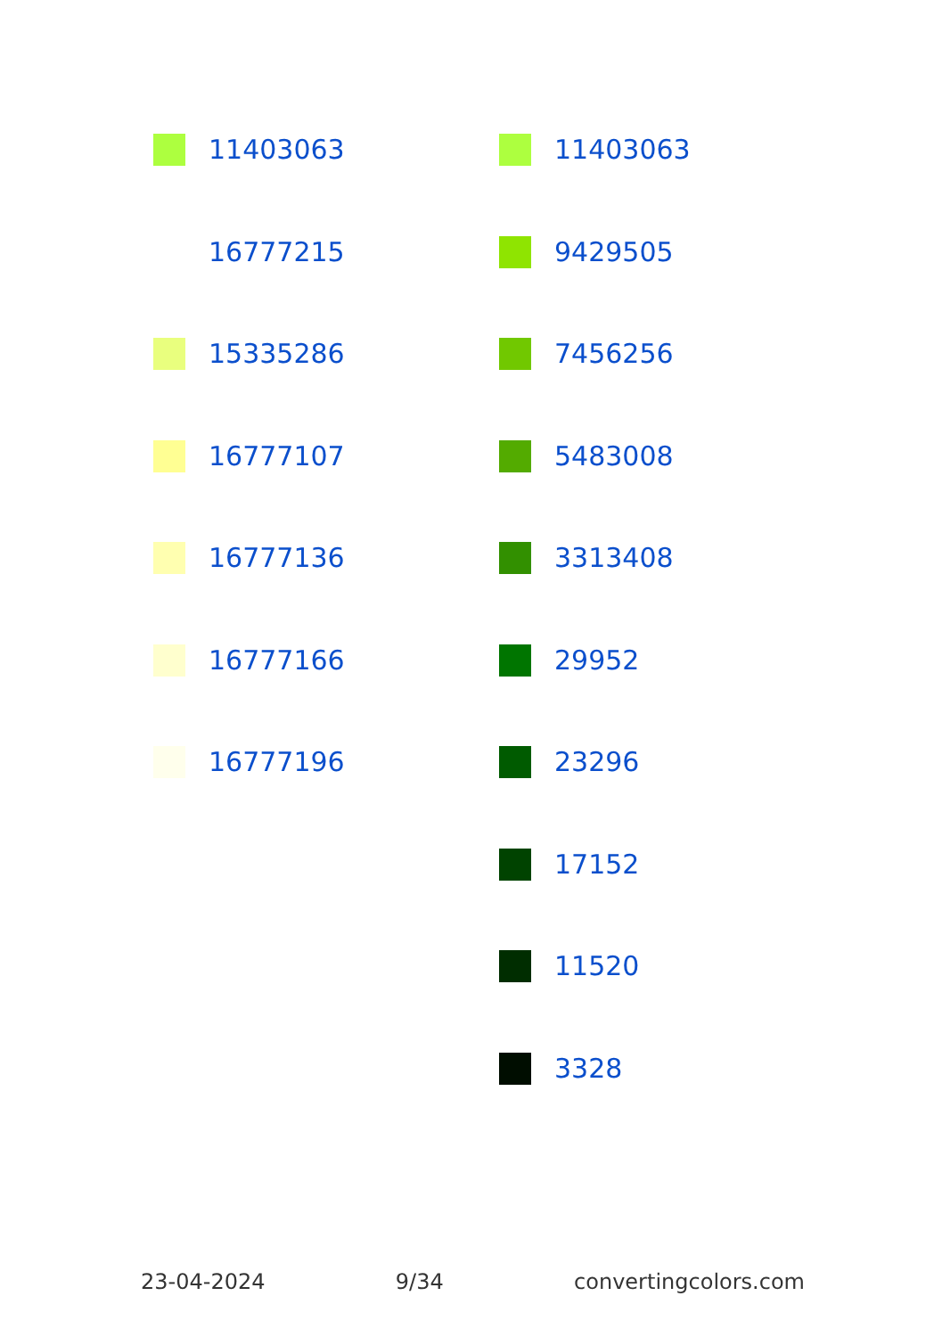11403063
16777215
15335286
16777107
16777136
16777166
16777196
11403063
9429505
7456256
5483008
3313408
29952
23296
17152
11520
3328
23-04-2024 9/34 convertingcolors.com